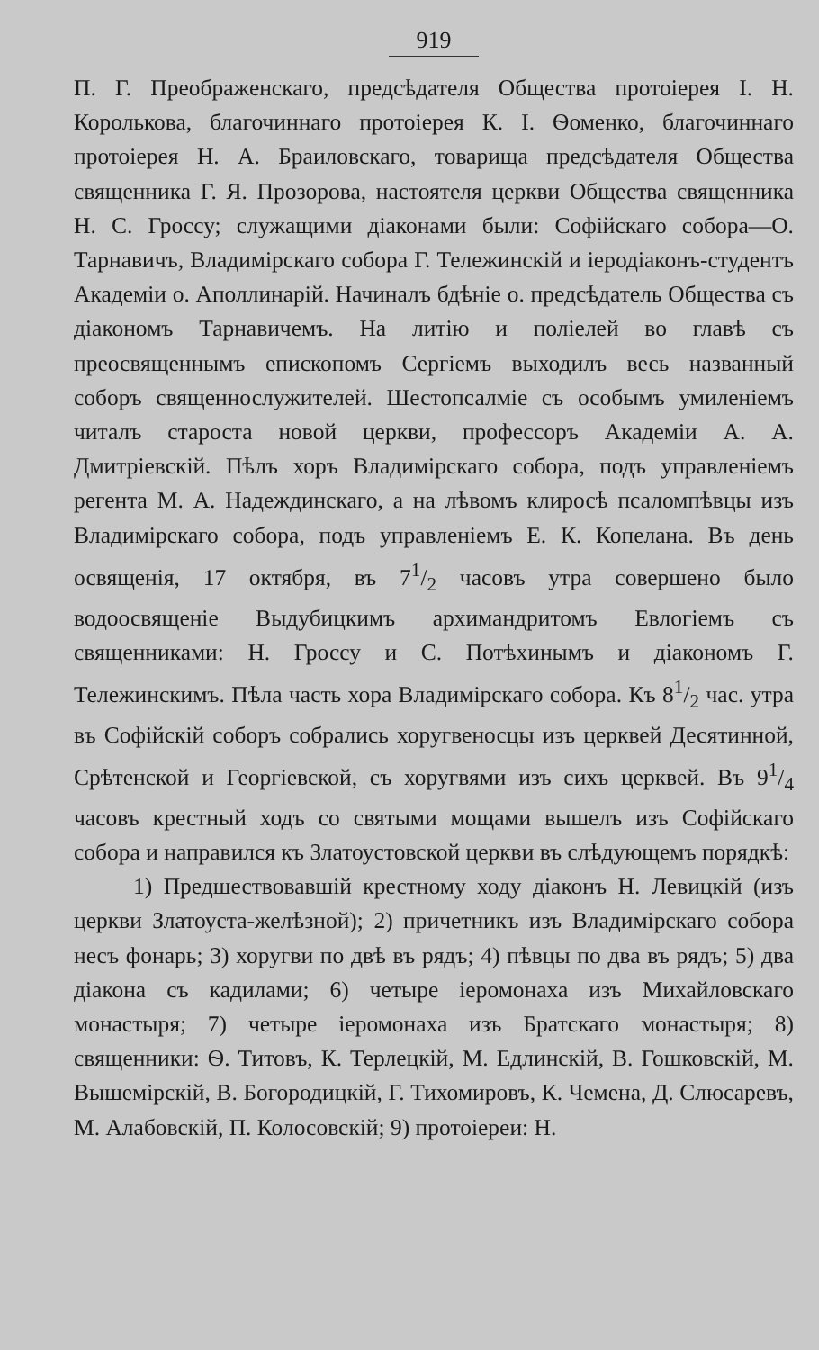919
П. Г. Преображенскаго, предсѣдателя Общества протоіерея І. Н. Королькова, благочиннаго протоіерея К. І. Ѳоменко, благочиннаго протоіерея Н. А. Браиловскаго, товарища предсѣдателя Общества священника Г. Я. Прозорова, настоятеля церкви Общества священника Н. С. Гроссу; служащими діаконами были: Софійскаго собора—О. Тарнавичъ, Владимірскаго собора Г. Тележинскій и іеродіаконъ-студентъ Академіи о. Аполлинарій. Начиналъ бдѣніе о. предсѣдатель Общества съ діакономъ Тарнавичемъ. На литію и поліелей во главѣ съ преосвященнымъ епископомъ Сергіемъ выходилъ весь названный соборъ священнослужителей. Шестопсалміе съ особымъ умиленіемъ читалъ староста новой церкви, профессоръ Академіи А. А. Дмитріевскій. Пѣлъ хоръ Владимірскаго собора, подъ управленіемъ регента М. А. Надеждинскаго, а на лѣвомъ клиросѣ псаломпѣвцы изъ Владимірскаго собора, подъ управленіемъ Е. К. Копелана. Въ день освященія, 17 октября, въ 71/2 часовъ утра совершено было водоосвященіе Выдубицкимъ архимандритомъ Евлогіемъ съ священниками: Н. Гроссу и С. Потѣхинымъ и діакономъ Г. Тележинскимъ. Пѣла часть хора Владимірскаго собора. Къ 81/2 час. утра въ Софійскій соборъ собрались хоругвеносцы изъ церквей Десятинной, Срѣтенской и Георгіевской, съ хоругвями изъ сихъ церквей. Въ 91/4 часовъ крестный ходъ со святыми мощами вышелъ изъ Софійскаго собора и направился къ Златоустовской церкви въ слѣдующемъ порядкѣ:
1) Предшествовавшій крестному ходу діаконъ Н. Левицкій (изъ церкви Златоуста-желѣзной); 2) причетникъ изъ Владимірскаго собора несъ фонарь; 3) хоругви по двѣ въ рядъ; 4) пѣвцы по два въ рядъ; 5) два діакона съ кадилами; 6) четыре іеромонаха изъ Михайловскаго монастыря; 7) четыре іеромонаха изъ Братскаго монастыря; 8) священники: Ѳ. Титовъ, К. Терлецкій, М. Едлинскій, В. Гошковскій, М. Вышемірскій, В. Богородицкій, Г. Тихомировъ, К. Чемена, Д. Слюсаревъ, М. Алабовскій, П. Колосовскій; 9) протоіереи: Н.